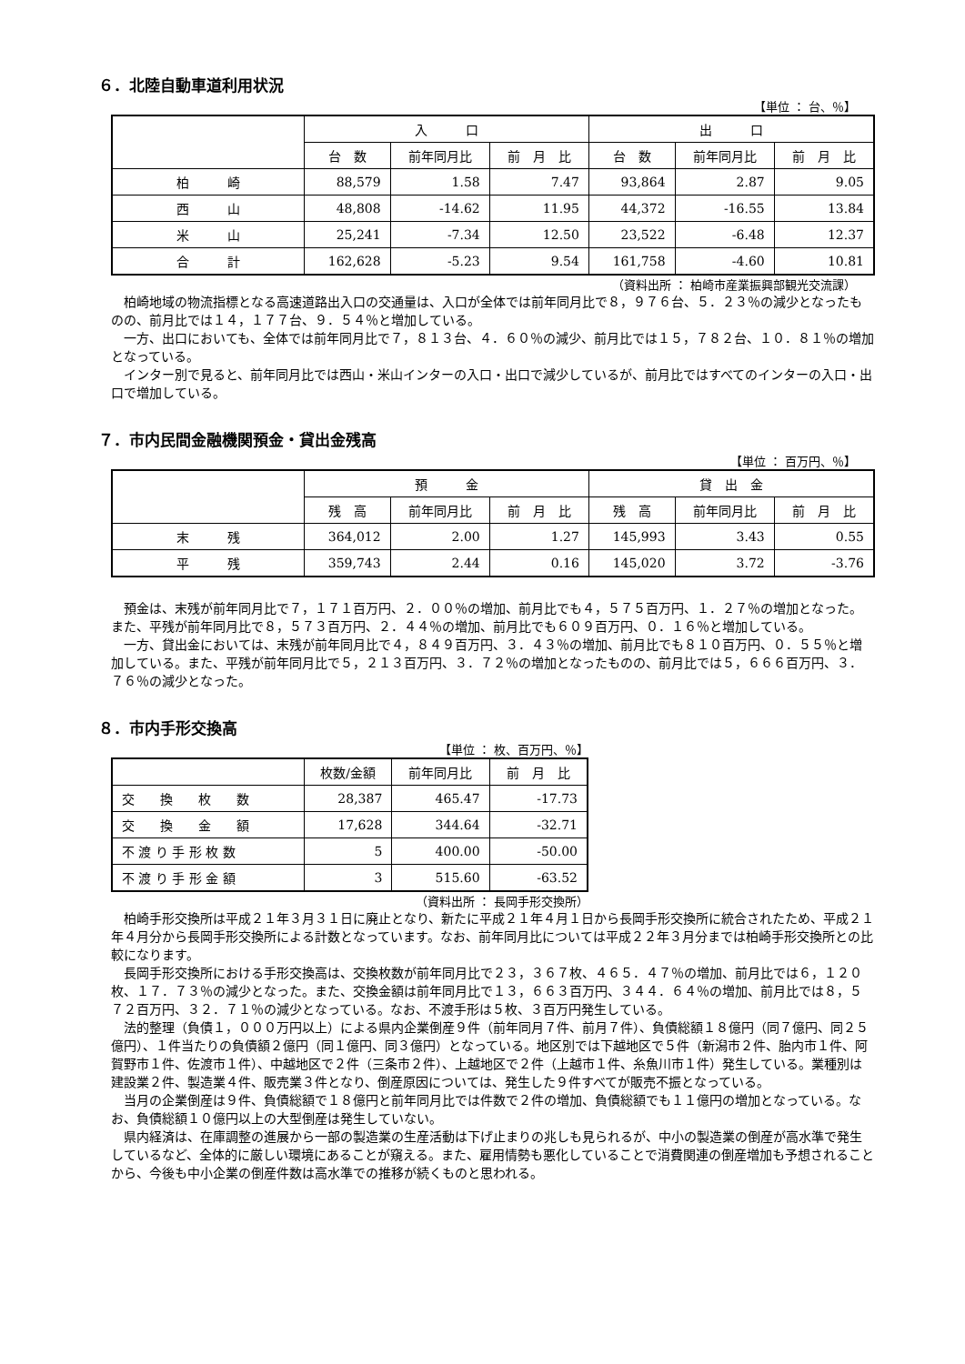６．北陸自動車道利用状況
【単位 ： 台、％】
| | 入 口 | | | 出 口 | | |
| --- | --- | --- | --- | --- | --- | --- |
| | 台 数 | 前年同月比 | 前 月 比 | 台 数 | 前年同月比 | 前 月 比 |
| 柏 崎 | 88,579 | 1.58 | 7.47 | 93,864 | 2.87 | 9.05 |
| 西 山 | 48,808 | -14.62 | 11.95 | 44,372 | -16.55 | 13.84 |
| 米 山 | 25,241 | -7.34 | 12.50 | 23,522 | -6.48 | 12.37 |
| 合 計 | 162,628 | -5.23 | 9.54 | 161,758 | -4.60 | 10.81 |
（資料出所 ： 柏崎市産業振興部観光交流課）
柏崎地域の物流指標となる高速道路出入口の交通量は、入口が全体では前年同月比で８，９７６台、５．２３％の減少となったものの、前月比では１４，１７７台、９．５４％と増加している。
一方、出口においても、全体では前年同月比で７，８１３台、４．６０％の減少、前月比では１５，７８２台、１０．８１％の増加となっている。
インター別で見ると、前年同月比では西山・米山インターの入口・出口で減少しているが、前月比ではすべてのインターの入口・出口で増加している。
７．市内民間金融機関預金・貸出金残高
【単位 ： 百万円、％】
| | 預 金 | | | 貸 出 金 | | |
| --- | --- | --- | --- | --- | --- | --- |
| | 残 高 | 前年同月比 | 前 月 比 | 残 高 | 前年同月比 | 前 月 比 |
| 末 残 | 364,012 | 2.00 | 1.27 | 145,993 | 3.43 | 0.55 |
| 平 残 | 359,743 | 2.44 | 0.16 | 145,020 | 3.72 | -3.76 |
預金は、末残が前年同月比で７，１７１百万円、２．００％の増加、前月比でも４，５７５百万円、１．２７％の増加となった。また、平残が前年同月比で８，５７３百万円、２．４４％の増加、前月比でも６０９百万円、０．１６％と増加している。
一方、貸出金においては、末残が前年同月比で４，８４９百万円、３．４３％の増加、前月比でも８１０百万円、０．５５％と増加している。また、平残が前年同月比で５，２１３百万円、３．７２％の増加となったものの、前月比では５，６６６百万円、３．７６％の減少となった。
８．市内手形交換高
【単位 ： 枚、百万円、％】
| | 枚数/金額 | 前年同月比 | 前 月 比 |
| --- | --- | --- | --- |
| 交 換 枚 数 | 28,387 | 465.47 | -17.73 |
| 交 換 金 額 | 17,628 | 344.64 | -32.71 |
| 不 渡 り 手 形 枚 数 | 5 | 400.00 | -50.00 |
| 不 渡 り 手 形 金 額 | 3 | 515.60 | -63.52 |
（資料出所 ： 長岡手形交換所）
柏崎手形交換所は平成２１年３月３１日に廃止となり、新たに平成２１年４月１日から長岡手形交換所に統合されたため、平成２１年４月分から長岡手形交換所による計数となっています。なお、前年同月比については平成２２年３月分までは柏崎手形交換所との比較になります。
長岡手形交換所における手形交換高は、交換枚数が前年同月比で２３，３６７枚、４６５．４７％の増加、前月比では６，１２０枚、１７．７３％の減少となった。また、交換金額は前年同月比で１３，６６３百万円、３４４．６４％の増加、前月比では８，５７２百万円、３２．７１％の減少となっている。なお、不渡手形は５枚、３百万円発生している。
法的整理（負債１，０００万円以上）による県内企業倒産９件（前年同月７件、前月７件）、負債総額１８億円（同７億円、同２５億円）、１件当たりの負債額２億円（同１億円、同３億円）となっている。地区別では下越地区で５件（新潟市２件、胎内市１件、阿賀野市１件、佐渡市１件）、中越地区で２件（三条市２件）、上越地区で２件（上越市１件、糸魚川市１件）発生している。業種別は建設業２件、製造業４件、販売業３件となり、倒産原因については、発生した９件すべてが販売不振となっている。
当月の企業倒産は９件、負債総額で１８億円と前年同月比では件数で２件の増加、負債総額でも１１億円の増加となっている。なお、負債総額１０億円以上の大型倒産は発生していない。
県内経済は、在庫調整の進展から一部の製造業の生産活動は下げ止まりの兆しも見られるが、中小の製造業の倒産が高水準で発生しているなど、全体的に厳しい環境にあることが窺える。また、雇用情勢も悪化していることで消費関連の倒産増加も予想されることから、今後も中小企業の倒産件数は高水準での推移が続くものと思われる。